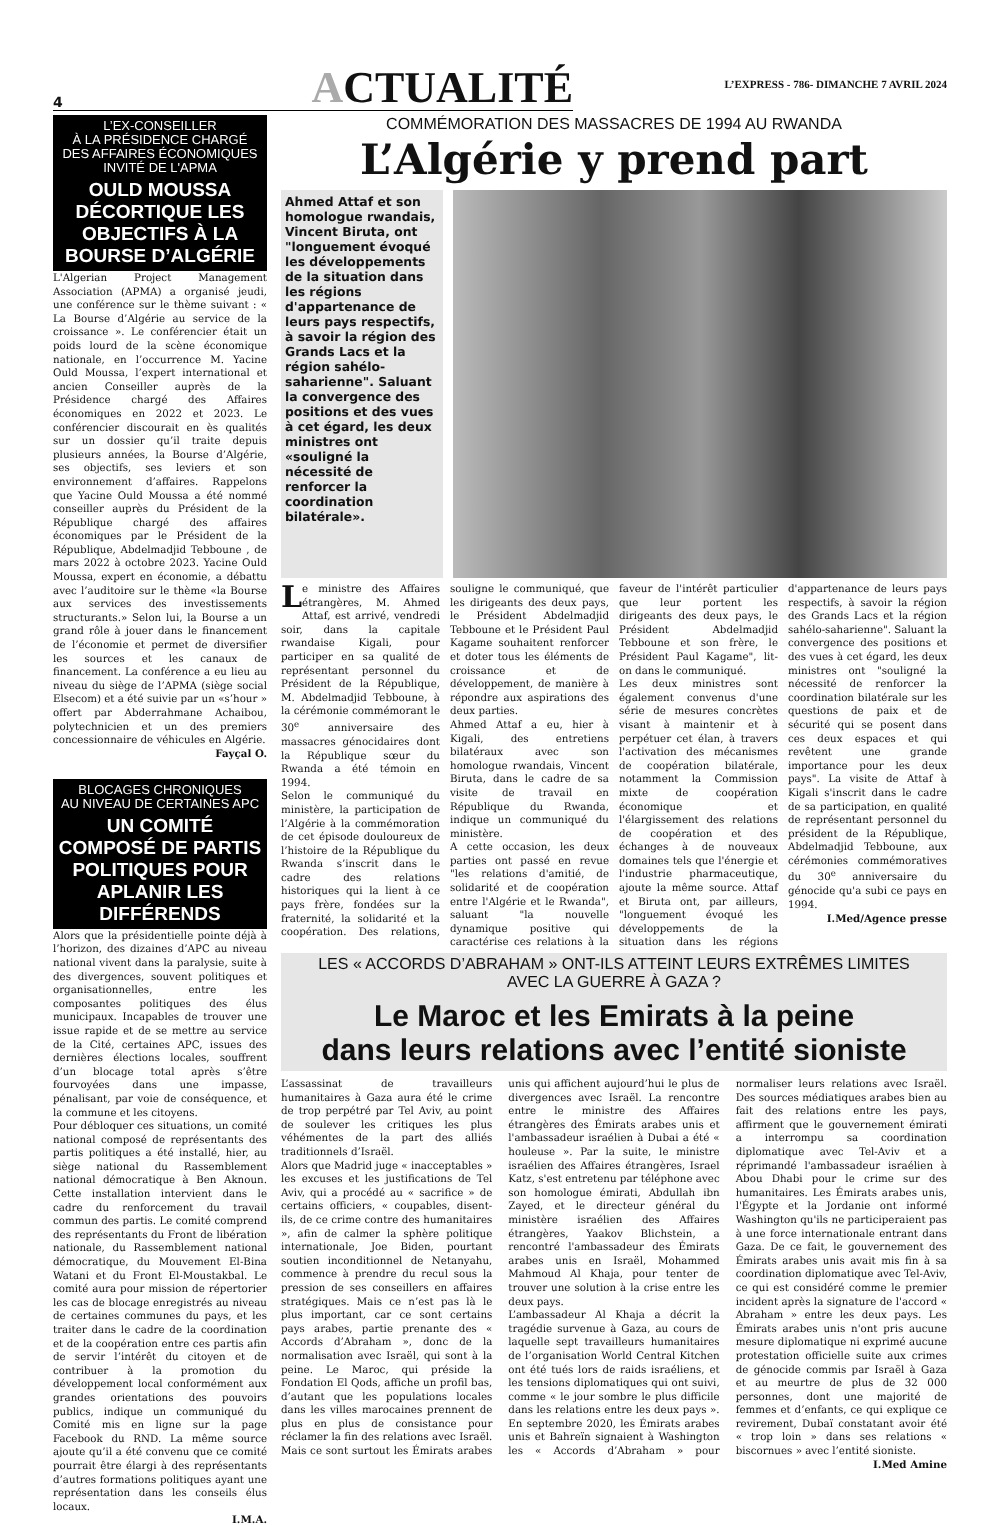4 ACTUALITÉ
L’EXPRESS - 786- DIMANCHE 7 AVRIL 2024
L’EX-CONSEILLER
À LA PRÉSIDENCE CHARGÉ
DES AFFAIRES ÉCONOMIQUES
INVITÉ DE L'APMA
OULD MOUSSA DÉCORTIQUE LES OBJECTIFS À LA BOURSE D’ALGÉRIE
L'Algerian Project Management Association (APMA) a organisé jeudi, une conférence sur le thème suivant : « La Bourse d’Algérie au service de la croissance ». Le conférencier était un poids lourd de la scène économique nationale, en l’occurrence M. Yacine Ould Moussa, l’expert international et ancien Conseiller auprès de la Présidence chargé des Affaires économiques en 2022 et 2023. Le conférencier discourait en ès qualités sur un dossier qu’il traite depuis plusieurs années, la Bourse d’Algérie, ses objectifs, ses leviers et son environnement d’affaires. Rappelons que Yacine Ould Moussa a été nommé conseiller auprès du Président de la République chargé des affaires économiques par le Président de la République, Abdelmadjid Tebboune , de mars 2022 à octobre 2023. Yacine Ould Moussa, expert en économie, a débattu avec l’auditoire sur le thème «la Bourse aux services des investissements structurants.» Selon lui, la Bourse a un grand rôle à jouer dans le financement de l’économie et permet de diversifier les sources et les canaux de financement. La conférence a eu lieu au niveau du siège de l’APMA (siège social Elsecom) et a été suivie par un «s’hour » offert par Abderrahmane Achaibou, polytechnicien et un des premiers concessionnaire de véhicules en Algérie.
Fayçal O.
BLOCAGES CHRONIQUES
AU NIVEAU DE CERTAINES APC
UN COMITÉ COMPOSÉ DE PARTIS POLITIQUES POUR APLANIR LES DIFFÉRENDS
Alors que la présidentielle pointe déjà à l’horizon, des dizaines d’APC au niveau national vivent dans la paralysie, suite à des divergences, souvent politiques et organisationnelles, entre les composantes politiques des élus municipaux. Incapables de trouver une issue rapide et de se mettre au service de la Cité, certaines APC, issues des dernières élections locales, souffrent d’un blocage total après s’être fourvoyées dans une impasse, pénalisant, par voie de conséquence, et la commune et les citoyens.
Pour débloquer ces situations, un comité national composé de représentants des partis politiques a été installé, hier, au siège national du Rassemblement national démocratique à Ben Aknoun. Cette installation intervient dans le cadre du renforcement du travail commun des partis. Le comité comprend des représentants du Front de libération nationale, du Rassemblement national démocratique, du Mouvement El-Bina Watani et du Front El-Moustakbal. Le comité aura pour mission de répertorier les cas de blocage enregistrés au niveau de certaines communes du pays, et les traiter dans le cadre de la coordination et de la coopération entre ces partis afin de servir l’intérêt du citoyen et de contribuer à la promotion du développement local conformément aux grandes orientations des pouvoirs publics, indique un communiqué du Comité mis en ligne sur la page Facebook du RND. La même source ajoute qu’il a été convenu que ce comité pourrait être élargi à des représentants d’autres formations politiques ayant une représentation dans les conseils élus locaux.
I.M.A.
COMMÉMORATION DES MASSACRES DE 1994 AU RWANDA
L’Algérie y prend part
Ahmed Attaf et son homologue rwandais, Vincent Biruta, ont "longuement évoqué les développements de la situation dans les régions d'appartenance de leurs pays respectifs, à savoir la région des Grands Lacs et la région sahélo-saharienne". Saluant la convergence des positions et des vues à cet égard, les deux ministres ont «souligné la nécessité de renforcer la coordination bilatérale».
Le ministre des Affaires étrangères, M. Ahmed Attaf, est arrivé, vendredi soir, dans la capitale rwandaise Kigali, pour participer en sa qualité de représentant personnel du Président de la République, M. Abdelmadjid Tebboune, à la cérémonie commémorant le 30<sup>e</sup> anniversaire des massacres génocidaires dont la République sœur du Rwanda a été témoin en 1994.
Selon le communiqué du ministère, la participation de l’Algérie à la commémoration de cet épisode douloureux de l’histoire de la République du Rwanda s’inscrit dans le cadre des relations historiques qui la lient à ce pays frère, fondées sur la fraternité, la solidarité et la coopération. Des relations, souligne le communiqué, que les dirigeants des deux pays, le Président Abdelmadjid Tebboune et le Président Paul Kagame souhaitent renforcer et doter tous les éléments de croissance et de développement, de manière à répondre aux aspirations des deux parties.
Ahmed Attaf a eu, hier à Kigali, des entretiens bilatéraux avec son homologue rwandais, Vincent Biruta, dans le cadre de sa visite de travail en République du Rwanda, indique un communiqué du ministère.
A cette occasion, les deux parties ont passé en revue "les relations d'amitié, de solidarité et de coopération entre l'Algérie et le Rwanda", saluant "la nouvelle dynamique positive qui caractérise ces relations à la faveur de l'intérêt particulier que leur portent les dirigeants des deux pays, le Président Abdelmadjid Tebboune et son frère, le Président Paul Kagame", lit-on dans le communiqué.
Les deux ministres sont également convenus d'une série de mesures concrètes visant à maintenir et à perpétuer cet élan, à travers l'activation des mécanismes de coopération bilatérale, notamment la Commission mixte de coopération économique et l'élargissement des relations de coopération et des échanges à de nouveaux domaines tels que l'énergie et l'industrie pharmaceutique, ajoute la même source. Attaf et Biruta ont, par ailleurs, "longuement évoqué les développements de la situation dans les régions d'appartenance de leurs pays respectifs, à savoir la région des Grands Lacs et la région sahélo-saharienne". Saluant la convergence des positions et des vues à cet égard, les deux ministres ont "souligné la nécessité de renforcer la coordination bilatérale sur les questions de paix et de sécurité qui se posent dans ces deux espaces et qui revêtent une grande importance pour les deux pays". La visite de Attaf à Kigali s'inscrit dans le cadre de sa participation, en qualité de représentant personnel du président de la République, Abdelmadjid Tebboune, aux cérémonies commémoratives du 30<sup>e</sup> anniversaire du génocide qu'a subi ce pays en 1994.
I.Med/Agence presse
LES « ACCORDS D’ABRAHAM » ONT-ILS ATTEINT LEURS EXTRÊMES LIMITES
AVEC LA GUERRE À GAZA ?
Le Maroc et les Emirats à la peine
dans leurs relations avec l’entité sioniste
L’assassinat de travailleurs humanitaires à Gaza aura été le crime de trop perpétré par Tel Aviv, au point de soulever les critiques les plus véhémentes de la part des alliés traditionnels d’Israël.
Alors que Madrid juge « inacceptables » les excuses et les justifications de Tel Aviv, qui a procédé au « sacrifice » de certains officiers, « coupables, disent-ils, de ce crime contre des humanitaires », afin de calmer la sphère politique internationale, Joe Biden, pourtant soutien inconditionnel de Netanyahu, commence à prendre du recul sous la pression de ses conseillers en affaires stratégiques. Mais ce n’est pas là le plus important, car ce sont certains pays arabes, partie prenante des « Accords d’Abraham », donc de la normalisation avec Israël, qui sont à la peine. Le Maroc, qui préside la Fondation El Qods, affiche un profil bas, d’autant que les populations locales dans les villes marocaines prennent de plus en plus de consistance pour réclamer la fin des relations avec Israël. Mais ce sont surtout les Émirats arabes unis qui affichent aujourd’hui le plus de divergences avec Israël. La rencontre entre le ministre des Affaires étrangères des Émirats arabes unis et l'ambassadeur israélien à Dubai a été « houleuse ». Par la suite, le ministre israélien des Affaires étrangères, Israel Katz, s'est entretenu par téléphone avec son homologue émirati, Abdullah ibn Zayed, et le directeur général du ministère israélien des Affaires étrangères, Yaakov Blichstein, a rencontré l'ambassadeur des Émirats arabes unis en Israël, Mohammed Mahmoud Al Khaja, pour tenter de trouver une solution à la crise entre les deux pays.
L’ambassadeur Al Khaja a décrit la tragédie survenue à Gaza, au cours de laquelle sept travailleurs humanitaires de l’organisation World Central Kitchen ont été tués lors de raids israéliens, et les tensions diplomatiques qui ont suivi, comme « le jour sombre le plus difficile dans les relations entre les deux pays ». En septembre 2020, les Émirats arabes unis et Bahreïn signaient à Washington les « Accords d’Abraham » pour normaliser leurs relations avec Israël. Des sources médiatiques arabes bien au fait des relations entre les pays, affirment que le gouvernement émirati a interrompu sa coordination diplomatique avec Tel-Aviv et a réprimandé l'ambassadeur israélien à Abou Dhabi pour le crime sur des humanitaires. Les Émirats arabes unis, l'Égypte et la Jordanie ont informé Washington qu'ils ne participeraient pas à une force internationale entrant dans Gaza. De ce fait, le gouvernement des Émirats arabes unis avait mis fin à sa coordination diplomatique avec Tel-Aviv, ce qui est considéré comme le premier incident après la signature de l'accord « Abraham » entre les deux pays. Les Émirats arabes unis n'ont pris aucune mesure diplomatique ni exprimé aucune protestation officielle suite aux crimes de génocide commis par Israël à Gaza et au meurtre de plus de 32 000 personnes, dont une majorité de femmes et d’enfants, ce qui explique ce revirement, Dubaï constatant avoir été « trop loin » dans ses relations « biscornues » avec l’entité sioniste.
I.Med Amine